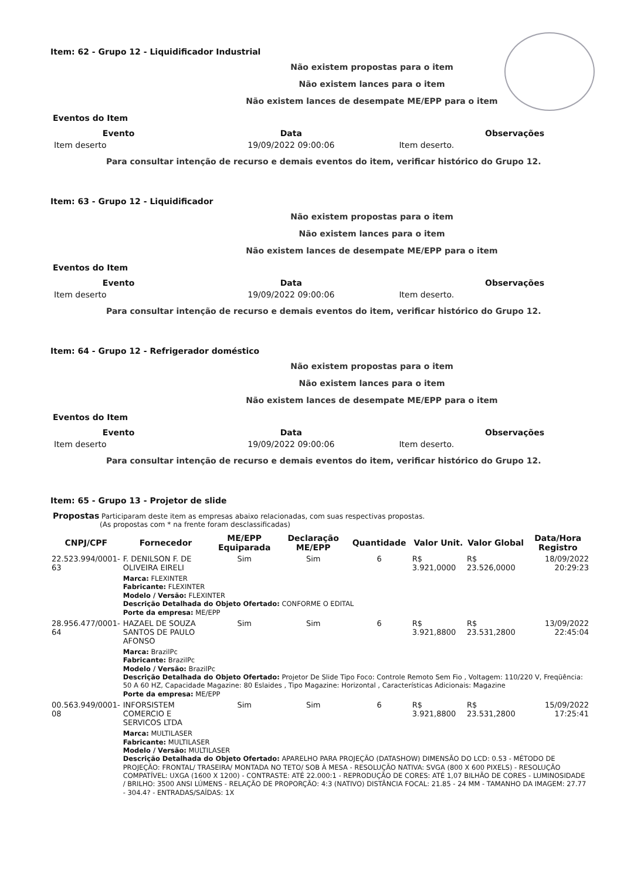Item: 62 - Grupo 12 - Liquidificador Industrial
Não existem propostas para o item
Não existem lances para o item
Não existem lances de desempate ME/EPP para o item
Eventos do Item
| Evento | Data | Observações |
| --- | --- | --- |
| Item deserto | 19/09/2022 09:00:06 | Item deserto. |
Para consultar intenção de recurso e demais eventos do item, verificar histórico do Grupo 12.
Item: 63 - Grupo 12 - Liquidificador
Não existem propostas para o item
Não existem lances para o item
Não existem lances de desempate ME/EPP para o item
Eventos do Item
| Evento | Data | Observações |
| --- | --- | --- |
| Item deserto | 19/09/2022 09:00:06 | Item deserto. |
Para consultar intenção de recurso e demais eventos do item, verificar histórico do Grupo 12.
Item: 64 - Grupo 12 - Refrigerador doméstico
Não existem propostas para o item
Não existem lances para o item
Não existem lances de desempate ME/EPP para o item
Eventos do Item
| Evento | Data | Observações |
| --- | --- | --- |
| Item deserto | 19/09/2022 09:00:06 | Item deserto. |
Para consultar intenção de recurso e demais eventos do item, verificar histórico do Grupo 12.
Item: 65 - Grupo 13 - Projetor de slide
Propostas Participaram deste item as empresas abaixo relacionadas, com suas respectivas propostas.
(As propostas com * na frente foram desclassificadas)
| CNPJ/CPF | Fornecedor | ME/EPP Equiparada | Declaração ME/EPP | Quantidade | Valor Unit. | Valor Global | Data/Hora Registro |
| --- | --- | --- | --- | --- | --- | --- | --- |
| 22.523.994/0001-63 | F. DENILSON F. DE OLIVEIRA EIRELI | Sim | Sim | 6 | R$ 3.921,0000 | R$ 23.526,0000 | 18/09/2022 20:29:23 |
| | Marca: FLEXINTER Fabricante: FLEXINTER Modelo / Versão: FLEXINTER Descrição Detalhada do Objeto Ofertado: CONFORME O EDITAL Porte da empresa: ME/EPP | | | | | | |
| 28.956.477/0001-64 | HAZAEL DE SOUZA SANTOS DE PAULO AFONSO | Sim | Sim | 6 | R$ 3.921,8800 | R$ 23.531,2800 | 13/09/2022 22:45:04 |
| | Marca: BrazilPc Fabricante: BrazilPc Modelo / Versão: BrazilPc Descrição Detalhada do Objeto Ofertado: Projetor De Slide Tipo Foco: Controle Remoto Sem Fio , Voltagem: 110/220 V, Freqüência: 50 A 60 HZ, Capacidade Magazine: 80 Eslaides , Tipo Magazine: Horizontal , Características Adicionais: Magazine Porte da empresa: ME/EPP | | | | | | |
| 00.563.949/0001-08 | INFORSISTEM COMERCIO E SERVICOS LTDA | Sim | Sim | 6 | R$ 3.921,8800 | R$ 23.531,2800 | 15/09/2022 17:25:41 |
| | Marca: MULTILASER Fabricante: MULTILASER Modelo / Versão: MULTILASER Descrição Detalhada do Objeto Ofertado: APARELHO PARA PROJEÇÃO (DATASHOW) DIMENSÃO DO LCD: 0.53 - MÉTODO DE PROJEÇÃO: FRONTAL/ TRASEIRA/ MONTADA NO TETO/ SOB À MESA - RESOLUÇÃO NATIVA: SVGA (800 X 600 PIXELS) - RESOLUÇÃO COMPATÍVEL: UXGA (1600 X 1200) - CONTRASTE: ATÉ 22.000:1 - REPRODUÇÃO DE CORES: ATÉ 1,07 BILHÃO DE CORES - LUMINOSIDADE / BRILHO: 3500 ANSI LÚMENS - RELAÇÃO DE PROPORÇÃO: 4:3 (NATIVO) DISTÂNCIA FOCAL: 21.85 - 24 MM - TAMANHO DA IMAGEM: 27.77 - 304.4? - ENTRADAS/SAÍDAS: 1X | | | | | | |